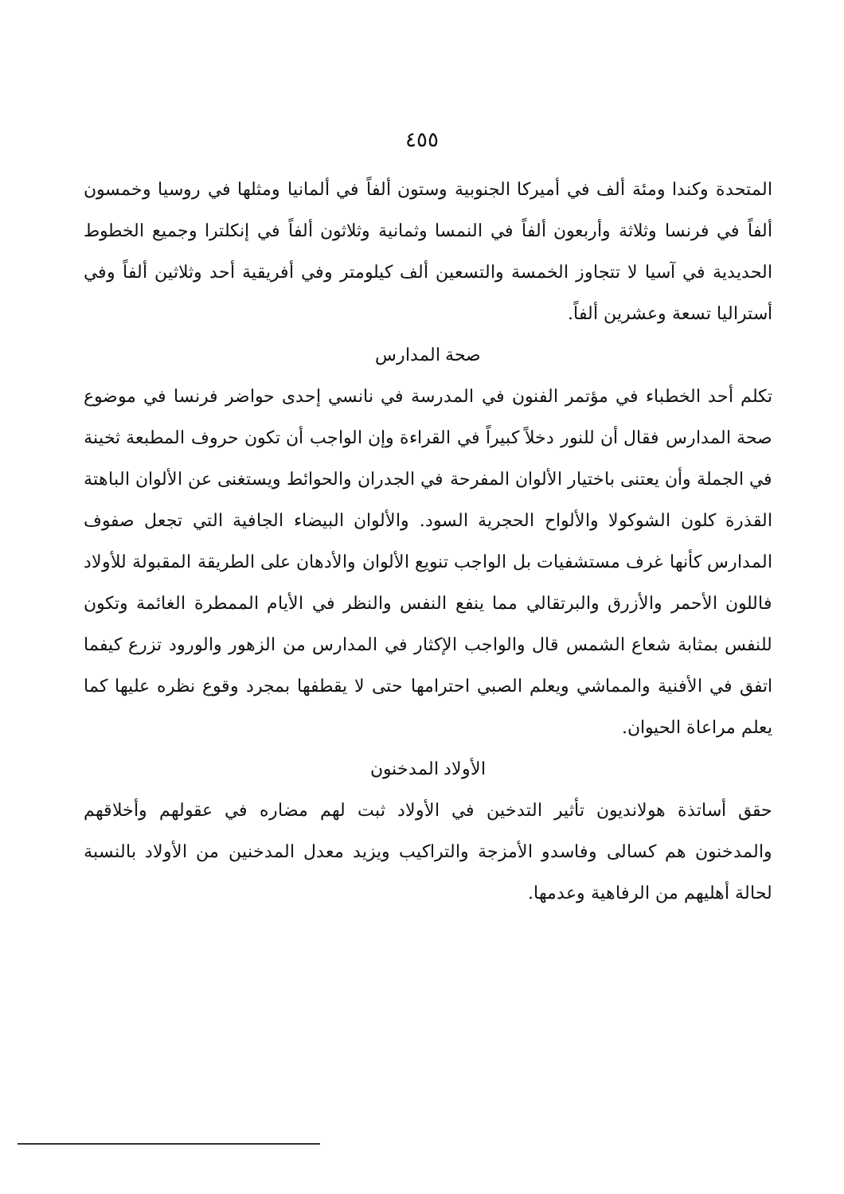٤٥٥
المتحدة وكندا ومئة ألف في أميركا الجنوبية وستون ألفاً في ألمانيا ومثلها في روسيا وخمسون ألفاً في فرنسا وثلاثة وأربعون ألفاً في النمسا وثمانية وثلاثون ألفاً في إنكلترا وجميع الخطوط الحديدية في آسيا لا تتجاوز الخمسة والتسعين ألف كيلومتر وفي أفريقية أحد وثلاثين ألفاً وفي أستراليا تسعة وعشرين ألفاً.
صحة المدارس
تكلم أحد الخطباء في مؤتمر الفنون في المدرسة في نانسي إحدى حواضر فرنسا في موضوع صحة المدارس فقال أن للنور دخلاً كبيراً في القراءة وإن الواجب أن تكون حروف المطبعة ثخينة في الجملة وأن يعتنى باختيار الألوان المفرحة في الجدران والحوائط ويستغنى عن الألوان الباهتة القذرة كلون الشوكولا والألواح الحجرية السود. والألوان البيضاء الجافية التي تجعل صفوف المدارس كأنها غرف مستشفيات بل الواجب تنويع الألوان والأدهان على الطريقة المقبولة للأولاد فاللون الأحمر والأزرق والبرتقالي مما ينفع النفس والنظر في الأيام الممطرة الغائمة وتكون للنفس بمثابة شعاع الشمس قال والواجب الإكثار في المدارس من الزهور والورود تزرع كيفما اتفق في الأفنية والمماشي ويعلم الصبي احترامها حتى لا يقطفها بمجرد وقوع نظره عليها كما يعلم مراعاة الحيوان.
الأولاد المدخنون
حقق أساتذة هولانديون تأثير التدخين في الأولاد ثبت لهم مضاره في عقولهم وأخلاقهم والمدخنون هم كسالى وفاسدو الأمزجة والتراكيب ويزيد معدل المدخنين من الأولاد بالنسبة لحالة أهليهم من الرفاهية وعدمها.